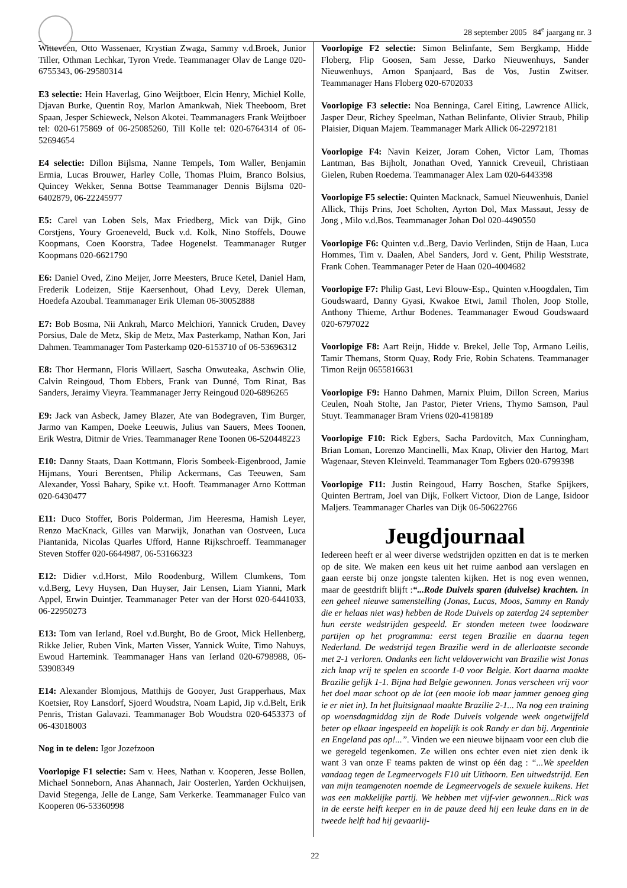28 september 2005 84<sup>e</sup> jaargang nr. 3
Witteveen, Otto Wassenaer, Krystian Zwaga, Sammy v.d.Broek, Junior Tiller, Othman Lechkar, Tyron Vrede. Teammanager Olav de Lange 020-6755343, 06-29580314
E3 selectie: Hein Haverlag, Gino Weijtboer, Elcin Henry, Michiel Kolle, Djavan Burke, Quentin Roy, Marlon Amankwah, Niek Theeboom, Bret Spaan, Jesper Schieweck, Nelson Akotei. Teammanagers Frank Weijtboer tel: 020-6175869 of 06-25085260, Till Kolle tel: 020-6764314 of 06-52694654
E4 selectie: Dillon Bijlsma, Nanne Tempels, Tom Waller, Benjamin Ermia, Lucas Brouwer, Harley Colle, Thomas Pluim, Branco Bolsius, Quincey Wekker, Senna Bottse Teammanager Dennis Bijlsma 020-6402879, 06-22245977
E5: Carel van Loben Sels, Max Friedberg, Mick van Dijk, Gino Corstjens, Youry Groeneveld, Buck v.d. Kolk, Nino Stoffels, Douwe Koopmans, Coen Koorstra, Tadee Hogenelst. Teammanager Rutger Koopmans 020-6621790
E6: Daniel Oved, Zino Meijer, Jorre Meesters, Bruce Ketel, Daniel Ham, Frederik Lodeizen, Stije Kaersenhout, Ohad Levy, Derek Uleman, Hoedefa Azoubal. Teammanager Erik Uleman 06-30052888
E7: Bob Bosma, Nii Ankrah, Marco Melchiori, Yannick Cruden, Davey Porsius, Dale de Metz, Skip de Metz, Max Pasterkamp, Nathan Kon, Jari Dahmen. Teammanager Tom Pasterkamp 020-6153710 of 06-53696312
E8: Thor Hermann, Floris Willaert, Sascha Onwuteaka, Aschwin Olie, Calvin Reingoud, Thom Ebbers, Frank van Dunné, Tom Rinat, Bas Sanders, Jeraimy Vieyra. Teammanager Jerry Reingoud 020-6896265
E9: Jack van Asbeck, Jamey Blazer, Ate van Bodegraven, Tim Burger, Jarmo van Kampen, Doeke Leeuwis, Julius van Sauers, Mees Toonen, Erik Westra, Ditmir de Vries. Teammanager Rene Toonen 06-520448223
E10: Danny Staats, Daan Kottmann, Floris Sombeek-Eigenbrood, Jamie Hijmans, Youri Berentsen, Philip Ackermans, Cas Teeuwen, Sam Alexander, Yossi Bahary, Spike v.t. Hooft. Teammanager Arno Kottman 020-6430477
E11: Duco Stoffer, Boris Polderman, Jim Heeresma, Hamish Leyer, Renzo MacKnack, Gilles van Marwijk, Jonathan van Oostveen, Luca Piantanida, Nicolas Quarles Ufford, Hanne Rijkschroeff. Teammanager Steven Stoffer 020-6644987, 06-53166323
E12: Didier v.d.Horst, Milo Roodenburg, Willem Clumkens, Tom v.d.Berg, Levy Huysen, Dan Huyser, Jair Lensen, Liam Yianni, Mark Appel, Erwin Duintjer. Teammanager Peter van der Horst 020-6441033, 06-22950273
E13: Tom van Ierland, Roel v.d.Burght, Bo de Groot, Mick Hellenberg, Rikke Jelier, Ruben Vink, Marten Visser, Yannick Wuite, Timo Nahuys, Ewoud Hartemink. Teammanager Hans van Ierland 020-6798988, 06-53908349
E14: Alexander Blomjous, Matthijs de Gooyer, Just Grapperhaus, Max Koetsier, Roy Lansdorf, Sjoerd Woudstra, Noam Lapid, Jip v.d.Belt, Erik Penris, Tristan Galavazi. Teammanager Bob Woudstra 020-6453373 of 06-43018003
Nog in te delen: Igor Jozefzoon
Voorlopige F1 selectie: Sam v. Hees, Nathan v. Kooperen, Jesse Bollen, Michael Sonneborn, Anas Ahannach, Jair Oosterlen, Yarden Ockhuijsen, David Stegenga, Jelle de Lange, Sam Verkerke. Teammanager Fulco van Kooperen 06-53360998
Voorlopige F2 selectie: Simon Belinfante, Sem Bergkamp, Hidde Floberg, Flip Goosen, Sam Jesse, Darko Nieuwenhuys, Sander Nieuwenhuys, Arnon Spanjaard, Bas de Vos, Justin Zwitser. Teammanager Hans Floberg 020-6702033
Voorlopige F3 selectie: Noa Benninga, Carel Eiting, Lawrence Allick, Jasper Deur, Richey Speelman, Nathan Belinfante, Olivier Straub, Philip Plaisier, Diquan Majem. Teammanager Mark Allick 06-22972181
Voorlopige F4: Navin Keizer, Joram Cohen, Victor Lam, Thomas Lantman, Bas Bijholt, Jonathan Oved, Yannick Creveuil, Christiaan Gielen, Ruben Roedema. Teammanager Alex Lam 020-6443398
Voorlopige F5 selectie: Quinten Macknack, Samuel Nieuwenhuis, Daniel Allick, Thijs Prins, Joet Scholten, Ayrton Dol, Max Massaut, Jessy de Jong , Milo v.d.Bos. Teammanager Johan Dol 020-4490550
Voorlopige F6: Quinten v.d..Berg, Davio Verlinden, Stijn de Haan, Luca Hommes, Tim v. Daalen, Abel Sanders, Jord v. Gent, Philip Weststrate, Frank Cohen. Teammanager Peter de Haan 020-4004682
Voorlopige F7: Philip Gast, Levi Blouw-Esp., Quinten v.Hoogdalen, Tim Goudswaard, Danny Gyasi, Kwakoe Etwi, Jamil Tholen, Joop Stolle, Anthony Thieme, Arthur Bodenes. Teammanager Ewoud Goudswaard 020-6797022
Voorlopige F8: Aart Reijn, Hidde v. Brekel, Jelle Top, Armano Leilis, Tamir Themans, Storm Quay, Rody Frie, Robin Schatens. Teammanager Timon Reijn 0655816631
Voorlopige F9: Hanno Dahmen, Marnix Pluim, Dillon Screen, Marius Ceulen, Noah Stolte, Jan Pastor, Pieter Vriens, Thymo Samson, Paul Stuyt. Teammanager Bram Vriens 020-4198189
Voorlopige F10: Rick Egbers, Sacha Pardovitch, Max Cunningham, Brian Loman, Lorenzo Mancinelli, Max Knap, Olivier den Hartog, Mart Wagenaar, Steven Kleinveld. Teammanager Tom Egbers 020-6799398
Voorlopige F11: Justin Reingoud, Harry Boschen, Stafke Spijkers, Quinten Bertram, Joel van Dijk, Folkert Victoor, Dion de Lange, Isidoor Maljers. Teammanager Charles van Dijk 06-50622766
Jeugdjournaal
Iedereen heeft er al weer diverse wedstrijden opzitten en dat is te merken op de site. We maken een keus uit het ruime aanbod aan verslagen en gaan eerste bij onze jongste talenten kijken. Het is nog even wennen, maar de geestdrift blijft :“...Rode Duivels sparen (duivelse) krachten. In een geheel nieuwe samenstelling (Jonas, Lucas, Moos, Sammy en Randy die er helaas niet was) hebben de Rode Duivels op zaterdag 24 september hun eerste wedstrijden gespeeld. Er stonden meteen twee loodzware partijen op het programma: eerst tegen Brazilie en daarna tegen Nederland. De wedstrijd tegen Brazilie werd in de allerlaatste seconde met 2-1 verloren. Ondanks een licht veldoverwicht van Brazilie wist Jonas zich knap vrij te spelen en scoorde 1-0 voor Belgie. Kort daarna maakte Brazilie gelijk 1-1. Bijna had Belgie gewonnen. Jonas verscheen vrij voor het doel maar schoot op de lat (een mooie lob maar jammer genoeg ging ie er niet in). In het fluitsignaal maakte Brazilie 2-1... Na nog een training op woensdagmiddag zijn de Rode Duivels volgende week ongetwijfeld beter op elkaar ingespeeld en hopelijk is ook Randy er dan bij. Argentinie en Engeland pas op!...”. Vinden we een nieuwe bijnaam voor een club die we geregeld tegenkomen. Ze willen ons echter even niet zien denk ik want 3 van onze F teams pakten de winst op één dag : “...We speelden vandaag tegen de Legmeervogels F10 uit Uithoorn. Een uitwedstrijd. Een van mijn teamgenoten noemde de Legmeervogels de sexuele kuikens. Het was een makkelijke partij. We hebben met vijf-vier gewonnen...Rick was in de eerste helft keeper en in de pauze deed hij een leuke dans en in de tweede helft had hij gevaarlij-
22